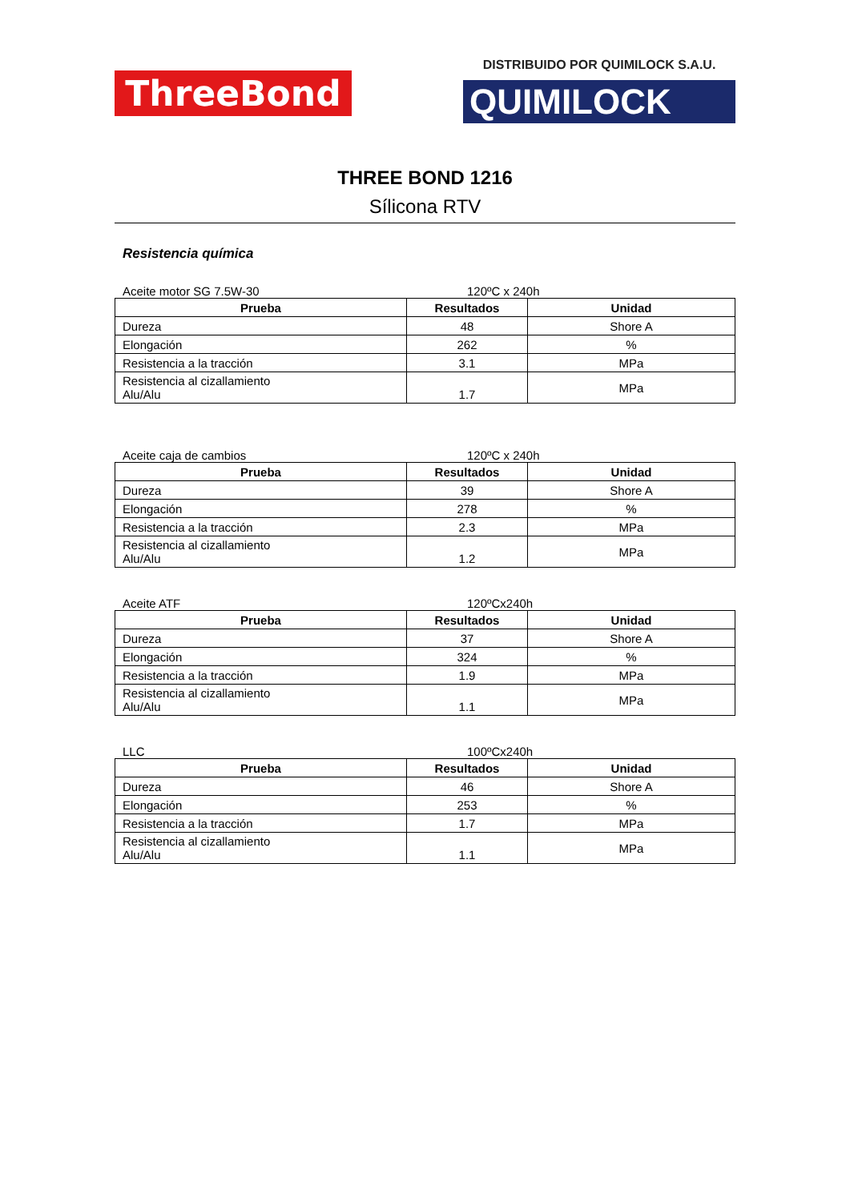ThreeBond
DISTRIBUIDO POR QUIMILOCK S.A.U.
QUIMILOCK
THREE BOND 1216
Sílicona RTV
Resistencia química
Aceite motor SG 7.5W-30 120ºC x 240h
| Prueba | Resultados | Unidad |
| --- | --- | --- |
| Dureza | 48 | Shore A |
| Elongación | 262 | % |
| Resistencia a la tracción | 3.1 | MPa |
| Resistencia al cizallamiento Alu/Alu | 1.7 | MPa |
Aceite caja de cambios 120ºC x 240h
| Prueba | Resultados | Unidad |
| --- | --- | --- |
| Dureza | 39 | Shore A |
| Elongación | 278 | % |
| Resistencia a la tracción | 2.3 | MPa |
| Resistencia al cizallamiento Alu/Alu | 1.2 | MPa |
Aceite ATF 120ºCx240h
| Prueba | Resultados | Unidad |
| --- | --- | --- |
| Dureza | 37 | Shore A |
| Elongación | 324 | % |
| Resistencia a la tracción | 1.9 | MPa |
| Resistencia al cizallamiento Alu/Alu | 1.1 | MPa |
LLC 100ºCx240h
| Prueba | Resultados | Unidad |
| --- | --- | --- |
| Dureza | 46 | Shore A |
| Elongación | 253 | % |
| Resistencia a la tracción | 1.7 | MPa |
| Resistencia al cizallamiento Alu/Alu | 1.1 | MPa |